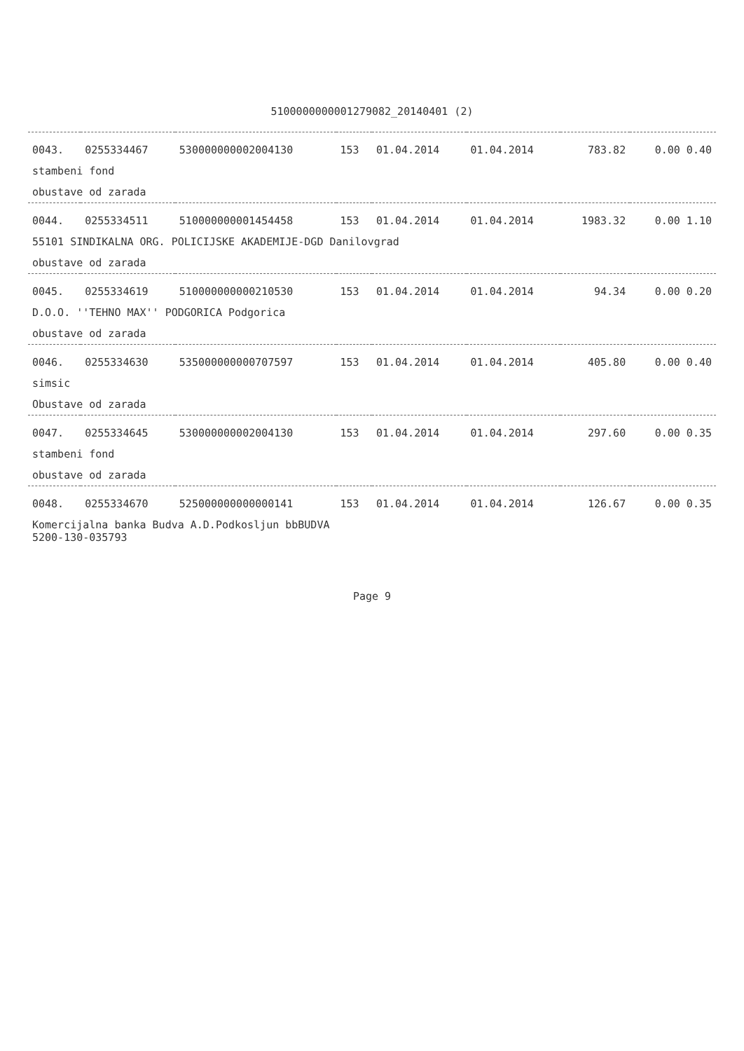5100000000001279082_20140401 (2)
| 0043. | 0255334467 | 530000000002004130 | 153 | 01.04.2014 | 01.04.2014 | 783.82 | 0.00 0.40 |
| stambeni fond | | | | | | | |
| obustave od zarada | | | | | | | |
| 0044. | 0255334511 | 510000000001454458 | 153 | 01.04.2014 | 01.04.2014 | 1983.32 | 0.00 1.10 |
| 55101 SINDIKALNA ORG. POLICIJSKE AKADEMIJE-DGD Danilovgrad | | | | | | | |
| obustave od zarada | | | | | | | |
| 0045. | 0255334619 | 510000000000210530 | 153 | 01.04.2014 | 01.04.2014 | 94.34 | 0.00 0.20 |
| D.O.O. ''TEHNO MAX'' PODGORICA Podgorica | | | | | | | |
| obustave od zarada | | | | | | | |
| 0046. | 0255334630 | 535000000000707597 | 153 | 01.04.2014 | 01.04.2014 | 405.80 | 0.00 0.40 |
| simsic | | | | | | | |
| Obustave od zarada | | | | | | | |
| 0047. | 0255334645 | 530000000002004130 | 153 | 01.04.2014 | 01.04.2014 | 297.60 | 0.00 0.35 |
| stambeni fond | | | | | | | |
| obustave od zarada | | | | | | | |
| 0048. | 0255334670 | 525000000000000141 | 153 | 01.04.2014 | 01.04.2014 | 126.67 | 0.00 0.35 |
| Komercijalna banka Budva A.D.Podkosljun bbBUDVA 5200-130-035793 | | | | | | | |
Page 9